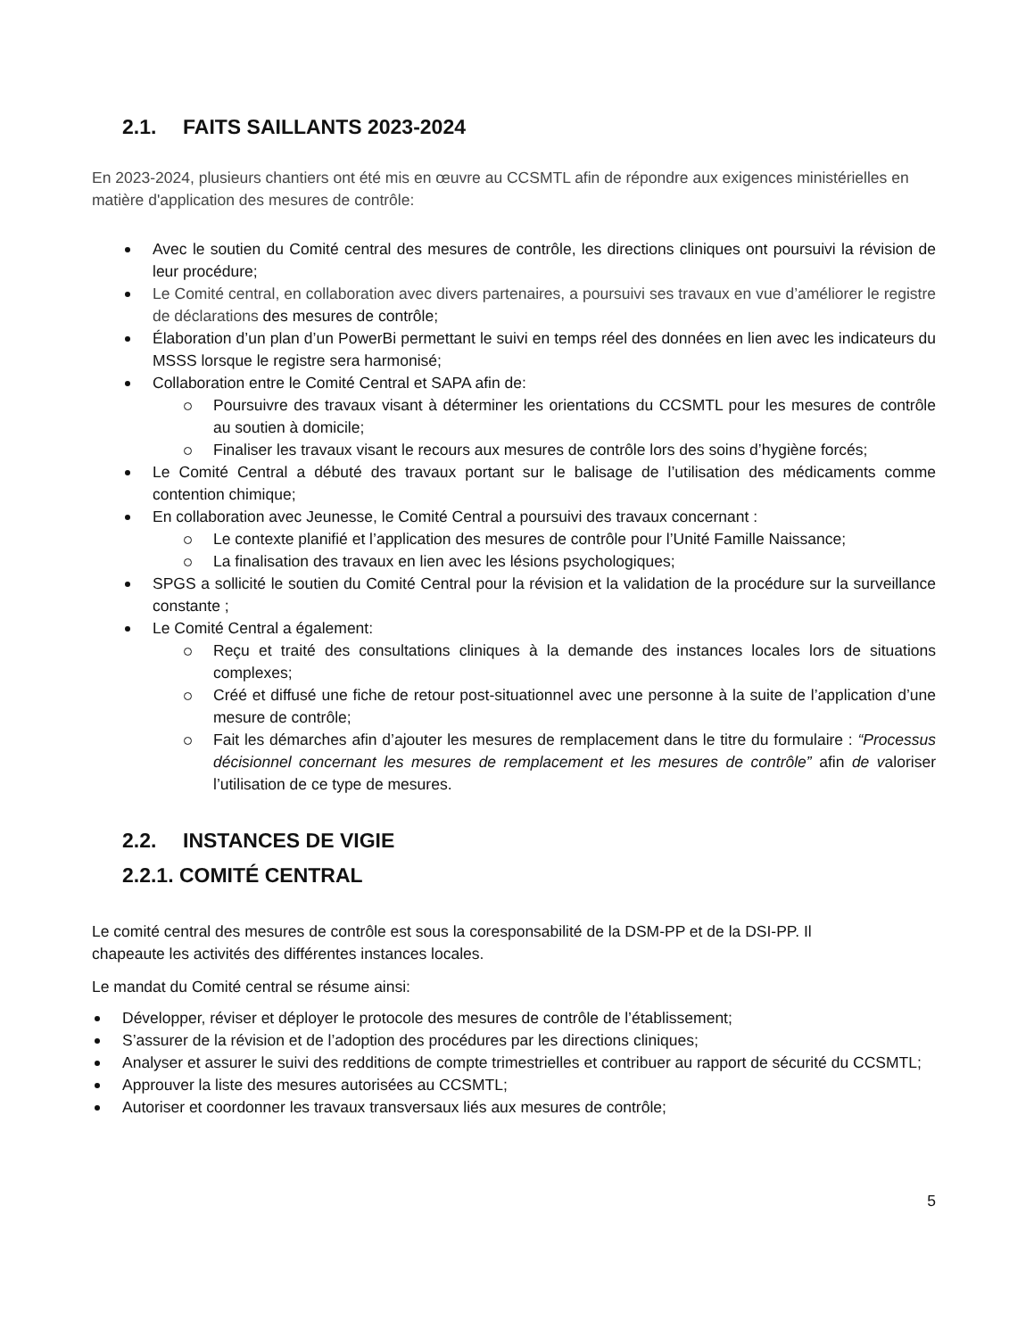2.1. FAITS SAILLANTS 2023-2024
En 2023-2024, plusieurs chantiers ont été mis en œuvre au CCSMTL afin de répondre aux exigences ministérielles en matière d'application des mesures de contrôle:
Avec le soutien du Comité central des mesures de contrôle, les directions cliniques ont poursuivi la révision de leur procédure;
Le Comité central, en collaboration avec divers partenaires, a poursuivi ses travaux en vue d’améliorer le registre de déclarations des mesures de contrôle;
Élaboration d’un plan d’un PowerBi permettant le suivi en temps réel des données en lien avec les indicateurs du MSSS lorsque le registre sera harmonisé;
Collaboration entre le Comité Central et SAPA afin de:
Poursuivre des travaux visant à déterminer les orientations du CCSMTL pour les mesures de contrôle au soutien à domicile;
Finaliser les travaux visant le recours aux mesures de contrôle lors des soins d’hygiène forcés;
Le Comité Central a débuté des travaux portant sur le balisage de l’utilisation des médicaments comme contention chimique;
En collaboration avec Jeunesse, le Comité Central a poursuivi des travaux concernant :
Le contexte planifié et l’application des mesures de contrôle pour l’Unité Famille Naissance;
La finalisation des travaux en lien avec les lésions psychologiques;
SPGS a sollicité le soutien du Comité Central pour la révision et la validation de la procédure sur la surveillance constante ;
Le Comité Central a également:
Reçu et traité des consultations cliniques à la demande des instances locales lors de situations complexes;
Créé et diffusé une fiche de retour post-situationnel avec une personne à la suite de l’application d’une mesure de contrôle;
Fait les démarches afin d’ajouter les mesures de remplacement dans le titre du formulaire : “Processus décisionnel concernant les mesures de remplacement et les mesures de contrôle” afin de valoriser l’utilisation de ce type de mesures.
2.2. INSTANCES DE VIGIE
2.2.1. COMITÉ CENTRAL
Le comité central des mesures de contrôle est sous la coresponsabilité de la DSM-PP et de la DSI-PP. Il
chapeaute les activités des différentes instances locales.
Le mandat du Comité central se résume ainsi:
Développer, réviser et déployer le protocole des mesures de contrôle de l’établissement;
S’assurer de la révision et de l’adoption des procédures par les directions cliniques;
Analyser et assurer le suivi des redditions de compte trimestrielles et contribuer au rapport de sécurité du CCSMTL;
Approuver la liste des mesures autorisées au CCSMTL;
Autoriser et coordonner les travaux transversaux liés aux mesures de contrôle;
5